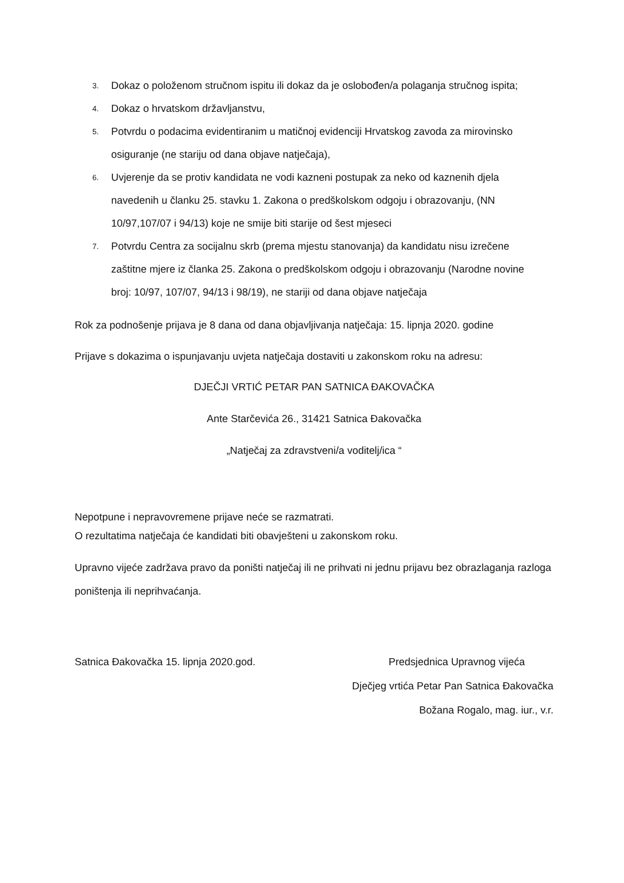3. Dokaz o položenom stručnom ispitu ili dokaz da je oslobođen/a polaganja stručnog ispita;
4. Dokaz o hrvatskom državljanstvu,
5. Potvrdu o podacima evidentiranim u matičnoj evidenciji Hrvatskog zavoda za mirovinsko osiguranje (ne stariju od dana objave natječaja),
6. Uvjerenje da se protiv kandidata ne vodi kazneni postupak za neko od kaznenih djela navedenih u članku 25. stavku 1. Zakona o predškolskom odgoju i obrazovanju, (NN 10/97,107/07 i 94/13) koje ne smije biti starije od šest mjeseci
7. Potvrdu Centra za socijalnu skrb (prema mjestu stanovanja) da kandidatu nisu izrečene zaštitne mjere iz članka 25. Zakona o predškolskom odgoju i obrazovanju (Narodne novine broj: 10/97, 107/07, 94/13 i 98/19), ne stariji od dana objave natječaja
Rok za podnošenje prijava je 8 dana od dana objavljivanja natječaja: 15. lipnja 2020. godine
Prijave s dokazima o ispunjavanju uvjeta natječaja dostaviti u zakonskom roku na adresu:
DJEČJI VRTIĆ PETAR PAN SATNICA ĐAKOVAČKA
Ante Starčevića 26., 31421 Satnica Đakovačka
„Natječaj za zdravstveni/a voditelj/ica “
Nepotpune i nepravovremene prijave neće se razmatrati.
O rezultatima natječaja će kandidati biti obavješteni u zakonskom roku.
Upravno vijeće zadržava pravo da poništi natječaj ili ne prihvati ni jednu prijavu bez obrazlaganja razloga poništenja ili neprihvaćanja.
Satnica Đakovačka 15. lipnja 2020.god. Predsjednica Upravnog vijeća
Dječjeg vrtića Petar Pan Satnica Đakovačka
Božana Rogalo, mag. iur., v.r.